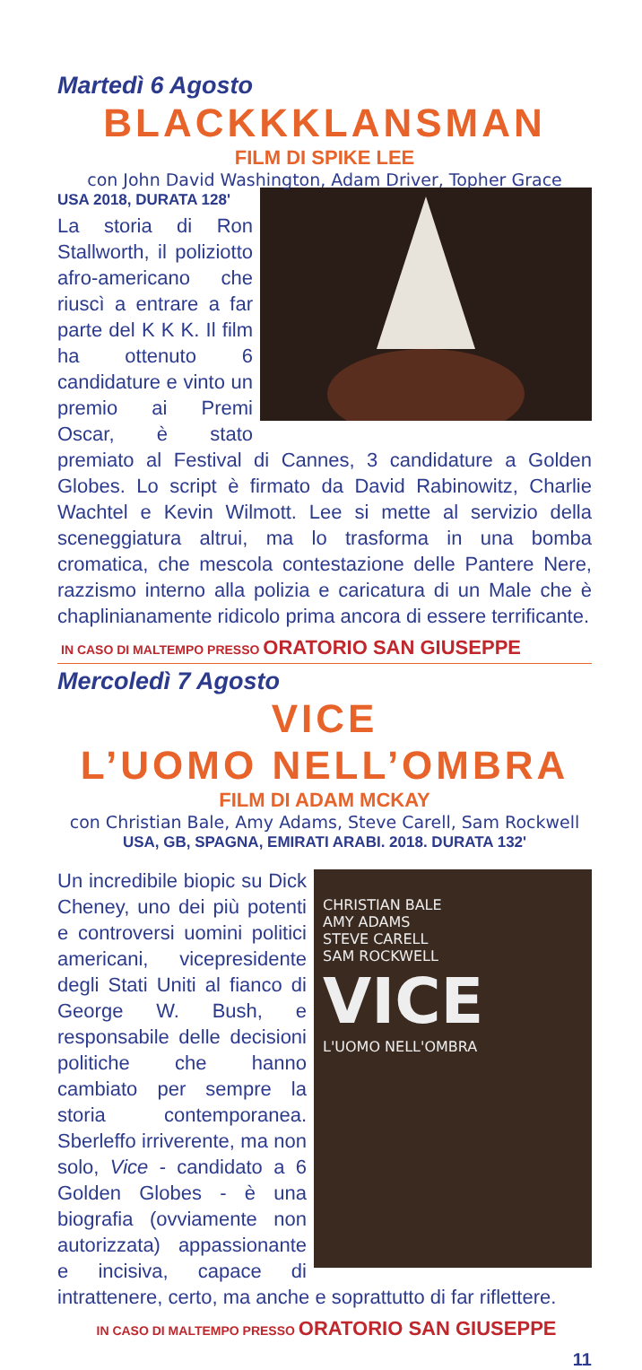Martedì 6 Agosto
BLACKKKLANSMAN
FILM DI SPIKE LEE
con John David Washington, Adam Driver, Topher Grace
USA 2018, DURATA 128'
La storia di Ron Stallworth, il poliziotto afro-americano che riuscì a entrare a far parte del K K K. Il film ha ottenuto 6 candidature e vinto un premio ai Premi Oscar, è stato premiato al Festival di Cannes, 3 candidature a Golden Globes. Lo script è firmato da David Rabinowitz, Charlie Wachtel e Kevin Wilmott. Lee si mette al servizio della sceneggiatura altrui, ma lo trasforma in una bomba cromatica, che mescola contestazione delle Pantere Nere, razzismo interno alla polizia e caricatura di un Male che è chaplinianamente ridicolo prima ancora di essere terrificante.
IN CASO DI MALTEMPO PRESSO ORATORIO SAN GIUSEPPE
Mercoledì 7 Agosto
VICE
L’UOMO NELL’OMBRA
FILM DI ADAM MCKAY
con Christian Bale, Amy Adams, Steve Carell, Sam Rockwell
USA, GB, SPAGNA, EMIRATI ARABI. 2018. DURATA 132'
CHRISTIAN BALE
AMY ADAMS
STEVE CARELL
SAM ROCKWELL
VICE
L'UOMO NELL'OMBRA
Un incredibile biopic su Dick Cheney, uno dei più potenti e controversi uomini politici americani, vicepresidente degli Stati Uniti al fianco di George W. Bush, e responsabile delle decisioni politiche che hanno cambiato per sempre la storia contemporanea. Sberleffo irriverente, ma non solo, Vice - candidato a 6 Golden Globes - è una biografia (ovviamente non autorizzata) appassionante e incisiva, capace di intrattenere, certo, ma anche e soprattutto di far riflettere.
IN CASO DI MALTEMPO PRESSO ORATORIO SAN GIUSEPPE
11